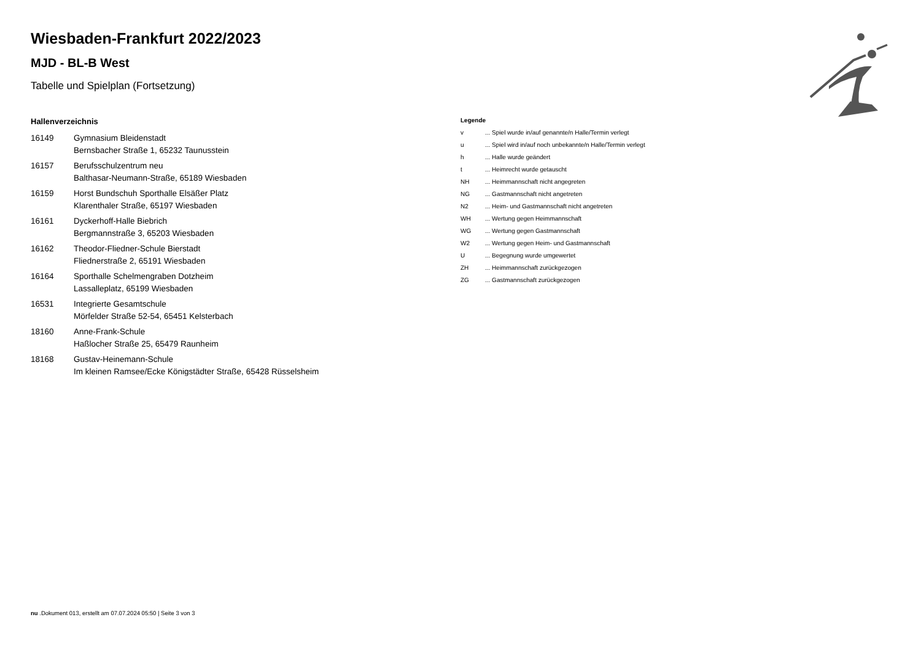Wiesbaden-Frankfurt 2022/2023
MJD - BL-B West
Tabelle und Spielplan (Fortsetzung)
Hallenverzeichnis
| 16149 | Gymnasium Bleidenstadt Bernsbacher Straße 1, 65232 Taunusstein |
| 16157 | Berufsschulzentrum neu Balthasar-Neumann-Straße, 65189 Wiesbaden |
| 16159 | Horst Bundschuh Sporthalle Elsäßer Platz Klarenthaler Straße, 65197 Wiesbaden |
| 16161 | Dyckerhoff-Halle Biebrich Bergmannstraße 3, 65203 Wiesbaden |
| 16162 | Theodor-Fliedner-Schule Bierstadt Fliednerstraße 2, 65191 Wiesbaden |
| 16164 | Sporthalle Schelmengraben Dotzheim Lassalleplatz, 65199 Wiesbaden |
| 16531 | Integrierte Gesamtschule Mörfelder Straße 52-54, 65451 Kelsterbach |
| 18160 | Anne-Frank-Schule Haßlocher Straße 25, 65479 Raunheim |
| 18168 | Gustav-Heinemann-Schule Im kleinen Ramsee/Ecke Königstädter Straße, 65428 Rüsselsheim |
Legende
| v | ... Spiel wurde in/auf genannte/n Halle/Termin verlegt |
| u | ... Spiel wird in/auf noch unbekannte/n Halle/Termin verlegt |
| h | ... Halle wurde geändert |
| t | ... Heimrecht wurde getauscht |
| NH | ... Heimmannschaft nicht angegreten |
| NG | ... Gastmannschaft nicht angetreten |
| N2 | ... Heim- und Gastmannschaft nicht angetreten |
| WH | ... Wertung gegen Heimmannschaft |
| WG | ... Wertung gegen Gastmannschaft |
| W2 | ... Wertung gegen Heim- und Gastmannschaft |
| U | ... Begegnung wurde umgewertet |
| ZH | ... Heimmannschaft zurückgezogen |
| ZG | ... Gastmannschaft zurückgezogen |
nu .Dokument 013, erstellt am 07.07.2024 05:50 | Seite 3 von 3